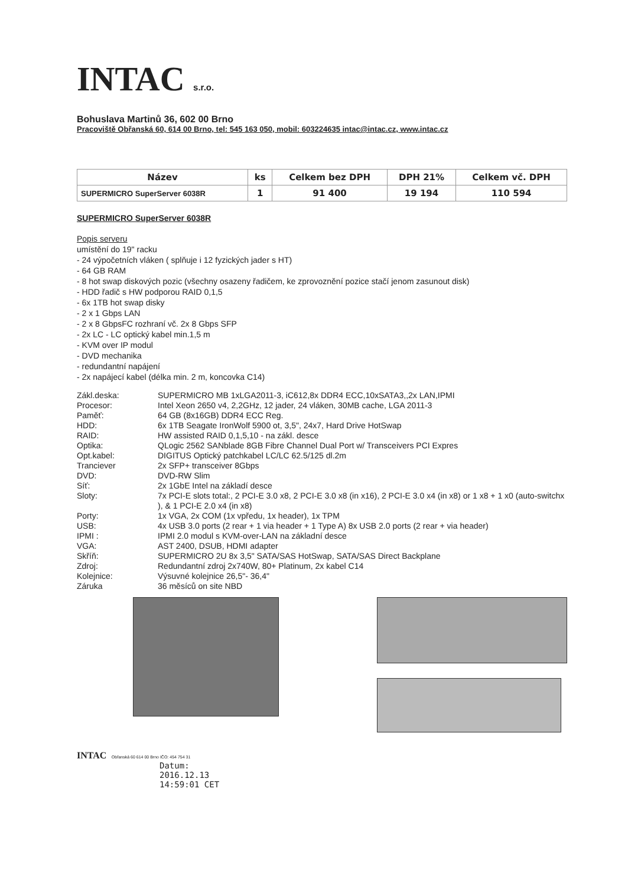INTAC s.r.o.
Bohuslava Martinů 36, 602 00 Brno
Pracoviště Obřanská 60, 614 00 Brno, tel: 545 163 050, mobil: 603224635 intac@intac.cz, www.intac.cz
| Název | ks | Celkem bez DPH | DPH 21% | Celkem vč. DPH |
| --- | --- | --- | --- | --- |
| SUPERMICRO SuperServer 6038R | 1 | 91 400 | 19 194 | 110 594 |
SUPERMICRO SuperServer 6038R
Popis serveru
umístění do 19" racku
- 24 výpočetních vláken ( splňuje i 12 fyzických jader s HT)
- 64 GB RAM
- 8 hot swap diskových pozic (všechny osazeny řadičem, ke zprovoznění pozice stačí jenom zasunout disk)
- HDD řadič s HW podporou RAID 0,1,5
- 6x 1TB hot swap disky
- 2 x 1 Gbps LAN
- 2 x 8 GbpsFC rozhraní vč. 2x 8 Gbps SFP
- 2x LC - LC optický kabel min.1,5 m
- KVM over IP modul
- DVD mechanika
- redundantní napájení
- 2x napájecí kabel (délka min. 2 m, koncovka C14)
| Zákl.deska: | SUPERMICRO MB 1xLGA2011-3, iC612,8x DDR4 ECC,10xSATA3,,2x LAN,IPMI |
| Procesor: | Intel Xeon 2650 v4, 2,2GHz, 12 jader, 24 vláken, 30MB cache, LGA 2011-3 |
| Paměť: | 64 GB (8x16GB) DDR4 ECC Reg. |
| HDD: | 6x 1TB Seagate IronWolf 5900 ot, 3,5", 24x7, Hard Drive HotSwap |
| RAID: | HW assisted RAID 0,1,5,10 - na zákl. desce |
| Optika: | QLogic 2562 SANblade 8GB Fibre Channel Dual Port w/ Transceivers PCI Expres |
| Opt.kabel: | DIGITUS Optický patchkabel LC/LC 62.5/125 dl.2m |
| Tranciever | 2x SFP+ transceiver 8Gbps |
| DVD: | DVD-RW Slim |
| Síť: | 2x 1GbE Intel na základí desce |
| Sloty: | 7x PCI-E slots total:, 2 PCI-E 3.0 x8, 2 PCI-E 3.0 x8 (in x16), 2 PCI-E 3.0 x4 (in x8) or 1 x8 + 1 x0 (auto-switchx ), & 1 PCI-E 2.0 x4 (in x8) |
| Porty: | 1x VGA, 2x COM (1x vpředu, 1x header), 1x TPM |
| USB: | 4x USB 3.0 ports (2 rear + 1 via header + 1 Type A) 8x USB 2.0 ports (2 rear + via header) |
| IPMI : | IPMI 2.0 modul s KVM-over-LAN na základní desce |
| VGA: | AST 2400, DSUB, HDMI adapter |
| Skříň: | SUPERMICRO 2U 8x 3,5" SATA/SAS HotSwap, SATA/SAS Direct Backplane |
| Zdroj: | Redundantní zdroj 2x740W, 80+ Platinum, 2x kabel C14 |
| Kolejnice: | Výsuvné kolejnice 26,5"- 36,4" |
| Záruka | 36 měsíců on site NBD |
INTAC Obřanská 60 614 00 Brno IČO: 454 754 31
Datum:
2016.12.13
14:59:01 CET